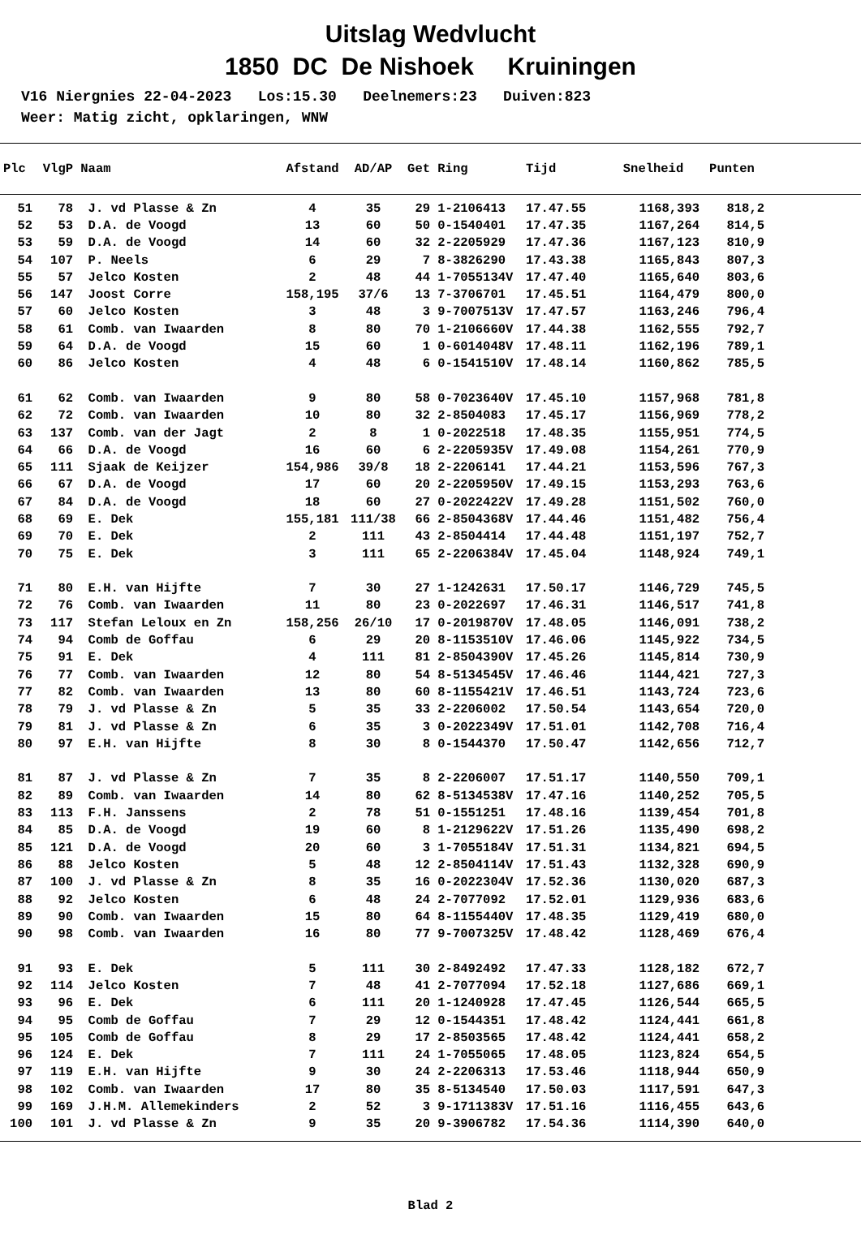Uitslag Wedvlucht
1850 DC De Nishoek Kruiningen
V16 Niergnies 22-04-2023 Los:15.30 Deelnemers:23 Duiven:823 Weer: Matig zicht, opklaringen, WNW
| Plc | VlgP | Naam | Afstand | AD/AP | Get | Ring | Tijd | Snelheid | Punten |
| --- | --- | --- | --- | --- | --- | --- | --- | --- | --- |
| 51 | 78 | J. vd Plasse & Zn | 4 | 35 | 29 | 1-2106413 | 17.47.55 | 1168,393 | 818,2 |
| 52 | 53 | D.A. de Voogd | 13 | 60 | 50 | 0-1540401 | 17.47.35 | 1167,264 | 814,5 |
| 53 | 59 | D.A. de Voogd | 14 | 60 | 32 | 2-2205929 | 17.47.36 | 1167,123 | 810,9 |
| 54 | 107 | P. Neels | 6 | 29 | 7 | 8-3826290 | 17.43.38 | 1165,843 | 807,3 |
| 55 | 57 | Jelco Kosten | 2 | 48 | 44 | 1-7055134V | 17.47.40 | 1165,640 | 803,6 |
| 56 | 147 | Joost Corre | 158,195 | 37/6 | 13 | 7-3706701 | 17.45.51 | 1164,479 | 800,0 |
| 57 | 60 | Jelco Kosten | 3 | 48 | 3 | 9-7007513V | 17.47.57 | 1163,246 | 796,4 |
| 58 | 61 | Comb. van Iwaarden | 8 | 80 | 70 | 1-2106660V | 17.44.38 | 1162,555 | 792,7 |
| 59 | 64 | D.A. de Voogd | 15 | 60 | 1 | 0-6014048V | 17.48.11 | 1162,196 | 789,1 |
| 60 | 86 | Jelco Kosten | 4 | 48 | 6 | 0-1541510V | 17.48.14 | 1160,862 | 785,5 |
| 61 | 62 | Comb. van Iwaarden | 9 | 80 | 58 | 0-7023640V | 17.45.10 | 1157,968 | 781,8 |
| 62 | 72 | Comb. van Iwaarden | 10 | 80 | 32 | 2-8504083 | 17.45.17 | 1156,969 | 778,2 |
| 63 | 137 | Comb. van der Jagt | 2 | 8 | 1 | 0-2022518 | 17.48.35 | 1155,951 | 774,5 |
| 64 | 66 | D.A. de Voogd | 16 | 60 | 6 | 2-2205935V | 17.49.08 | 1154,261 | 770,9 |
| 65 | 111 | Sjaak de Keijzer | 154,986 | 39/8 | 18 | 2-2206141 | 17.44.21 | 1153,596 | 767,3 |
| 66 | 67 | D.A. de Voogd | 17 | 60 | 20 | 2-2205950V | 17.49.15 | 1153,293 | 763,6 |
| 67 | 84 | D.A. de Voogd | 18 | 60 | 27 | 0-2022422V | 17.49.28 | 1151,502 | 760,0 |
| 68 | 69 | E. Dek | 155,181 | 111/38 | 66 | 2-8504368V | 17.44.46 | 1151,482 | 756,4 |
| 69 | 70 | E. Dek | 2 | 111 | 43 | 2-8504414 | 17.44.48 | 1151,197 | 752,7 |
| 70 | 75 | E. Dek | 3 | 111 | 65 | 2-2206384V | 17.45.04 | 1148,924 | 749,1 |
| 71 | 80 | E.H. van Hijfte | 7 | 30 | 27 | 1-1242631 | 17.50.17 | 1146,729 | 745,5 |
| 72 | 76 | Comb. van Iwaarden | 11 | 80 | 23 | 0-2022697 | 17.46.31 | 1146,517 | 741,8 |
| 73 | 117 | Stefan Leloux en Zn | 158,256 | 26/10 | 17 | 0-2019870V | 17.48.05 | 1146,091 | 738,2 |
| 74 | 94 | Comb de Goffau | 6 | 29 | 20 | 8-1153510V | 17.46.06 | 1145,922 | 734,5 |
| 75 | 91 | E. Dek | 4 | 111 | 81 | 2-8504390V | 17.45.26 | 1145,814 | 730,9 |
| 76 | 77 | Comb. van Iwaarden | 12 | 80 | 54 | 8-5134545V | 17.46.46 | 1144,421 | 727,3 |
| 77 | 82 | Comb. van Iwaarden | 13 | 80 | 60 | 8-1155421V | 17.46.51 | 1143,724 | 723,6 |
| 78 | 79 | J. vd Plasse & Zn | 5 | 35 | 33 | 2-2206002 | 17.50.54 | 1143,654 | 720,0 |
| 79 | 81 | J. vd Plasse & Zn | 6 | 35 | 3 | 0-2022349V | 17.51.01 | 1142,708 | 716,4 |
| 80 | 97 | E.H. van Hijfte | 8 | 30 | 8 | 0-1544370 | 17.50.47 | 1142,656 | 712,7 |
| 81 | 87 | J. vd Plasse & Zn | 7 | 35 | 8 | 2-2206007 | 17.51.17 | 1140,550 | 709,1 |
| 82 | 89 | Comb. van Iwaarden | 14 | 80 | 62 | 8-5134538V | 17.47.16 | 1140,252 | 705,5 |
| 83 | 113 | F.H. Janssens | 2 | 78 | 51 | 0-1551251 | 17.48.16 | 1139,454 | 701,8 |
| 84 | 85 | D.A. de Voogd | 19 | 60 | 8 | 1-2129622V | 17.51.26 | 1135,490 | 698,2 |
| 85 | 121 | D.A. de Voogd | 20 | 60 | 3 | 1-7055184V | 17.51.31 | 1134,821 | 694,5 |
| 86 | 88 | Jelco Kosten | 5 | 48 | 12 | 2-8504114V | 17.51.43 | 1132,328 | 690,9 |
| 87 | 100 | J. vd Plasse & Zn | 8 | 35 | 16 | 0-2022304V | 17.52.36 | 1130,020 | 687,3 |
| 88 | 92 | Jelco Kosten | 6 | 48 | 24 | 2-7077092 | 17.52.01 | 1129,936 | 683,6 |
| 89 | 90 | Comb. van Iwaarden | 15 | 80 | 64 | 8-1155440V | 17.48.35 | 1129,419 | 680,0 |
| 90 | 98 | Comb. van Iwaarden | 16 | 80 | 77 | 9-7007325V | 17.48.42 | 1128,469 | 676,4 |
| 91 | 93 | E. Dek | 5 | 111 | 30 | 2-8492492 | 17.47.33 | 1128,182 | 672,7 |
| 92 | 114 | Jelco Kosten | 7 | 48 | 41 | 2-7077094 | 17.52.18 | 1127,686 | 669,1 |
| 93 | 96 | E. Dek | 6 | 111 | 20 | 1-1240928 | 17.47.45 | 1126,544 | 665,5 |
| 94 | 95 | Comb de Goffau | 7 | 29 | 12 | 0-1544351 | 17.48.42 | 1124,441 | 661,8 |
| 95 | 105 | Comb de Goffau | 8 | 29 | 17 | 2-8503565 | 17.48.42 | 1124,441 | 658,2 |
| 96 | 124 | E. Dek | 7 | 111 | 24 | 1-7055065 | 17.48.05 | 1123,824 | 654,5 |
| 97 | 119 | E.H. van Hijfte | 9 | 30 | 24 | 2-2206313 | 17.53.46 | 1118,944 | 650,9 |
| 98 | 102 | Comb. van Iwaarden | 17 | 80 | 35 | 8-5134540 | 17.50.03 | 1117,591 | 647,3 |
| 99 | 169 | J.H.M. Allemekinders | 2 | 52 | 3 | 9-1711383V | 17.51.16 | 1116,455 | 643,6 |
| 100 | 101 | J. vd Plasse & Zn | 9 | 35 | 20 | 9-3906782 | 17.54.36 | 1114,390 | 640,0 |
Blad 2